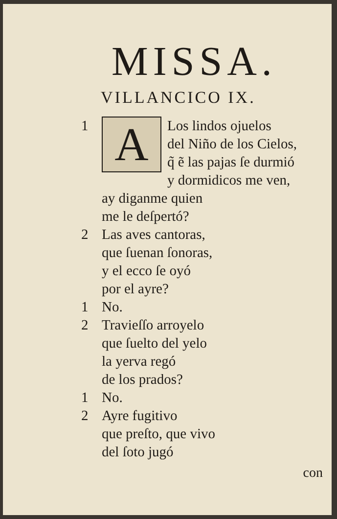MISSA.
VILLANCICO IX.
1
A
Los lindos ojuelos
del Niño de los Cielos,
q̃ ẽ las pajas ſe durmió
y dormidicos me ven,
ay diganme quien
me le deſpertó?
2 Las aves cantoras,
que ſuenan ſonoras,
y el ecco ſe oyó
por el ayre?
1 No.
2 Travieſſo arroyelo
que ſuelto del yelo
la yerva regó
de los prados?
1 No.
2 Ayre fugitivo
que preſto, que vivo
del ſoto jugó
con